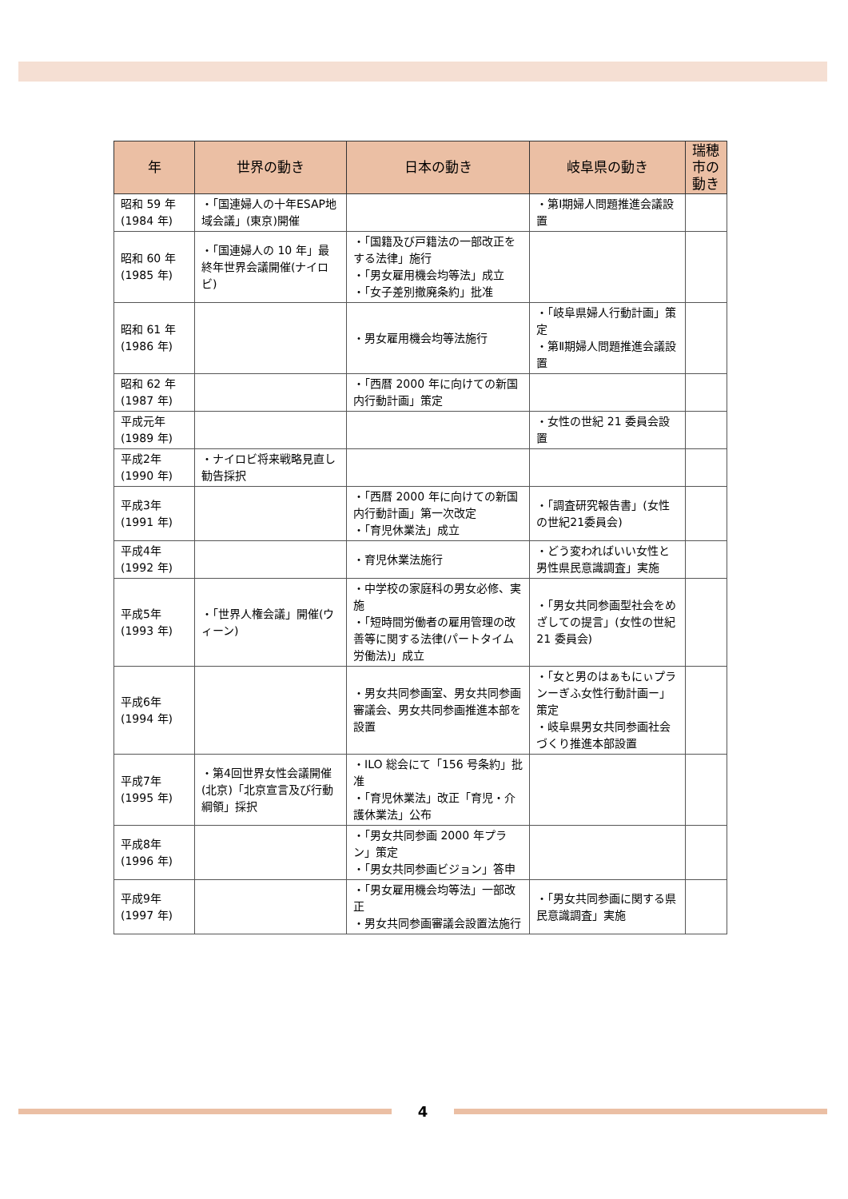| 年 | 世界の動き | 日本の動き | 岐阜県の動き | 瑞穂市の動き |
| --- | --- | --- | --- | --- |
| 昭和 59 年 (1984 年) | ・「国連婦人の十年ESAP地域会議」(東京)開催 | | ・第Ⅰ期婦人問題推進会議設置 | |
| 昭和 60 年 (1985 年) | ・「国連婦人の 10 年」最終年世界会議開催(ナイロビ) | ・「国籍及び戸籍法の一部改正をする法律」施行 ・「男女雇用機会均等法」成立 ・「女子差別撤廃条約」批准 | | |
| 昭和 61 年 (1986 年) | | ・男女雇用機会均等法施行 | ・「岐阜県婦人行動計画」策定 ・第Ⅱ期婦人問題推進会議設置 | |
| 昭和 62 年 (1987 年) | | ・「西暦 2000 年に向けての新国内行動計画」策定 | | |
| 平成元年 (1989 年) | | | ・女性の世紀 21 委員会設置 | |
| 平成2年 (1990 年) | ・ナイロビ将来戦略見直し勧告採択 | | | |
| 平成3年 (1991 年) | | ・「西暦 2000 年に向けての新国内行動計画」第一次改定 ・「育児休業法」成立 | ・「調査研究報告書」(女性の世紀21委員会) | |
| 平成4年 (1992 年) | | ・育児休業法施行 | ・どう変わればいい女性と男性県民意識調査」実施 | |
| 平成5年 (1993 年) | ・「世界人権会議」開催(ウィーン) | ・中学校の家庭科の男女必修、実施 ・「短時間労働者の雇用管理の改善等に関する法律(パートタイム労働法)」成立 | ・「男女共同参画型社会をめざしての提言」(女性の世紀 21 委員会) | |
| 平成6年 (1994 年) | | ・男女共同参画室、男女共同参画審議会、男女共同参画推進本部を設置 | ・「女と男のはぁもにぃプランーぎふ女性行動計画ー」策定 ・岐阜県男女共同参画社会づくり推進本部設置 | |
| 平成7年 (1995 年) | ・第4回世界女性会議開催(北京)「北京宣言及び行動綱領」採択 | ・ILO 総会にて「156 号条約」批准 ・「育児休業法」改正「育児・介護休業法」公布 | | |
| 平成8年 (1996 年) | | ・「男女共同参画 2000 年プラン」策定 ・「男女共同参画ビジョン」答申 | | |
| 平成9年 (1997 年) | | ・「男女雇用機会均等法」一部改正 ・男女共同参画審議会設置法施行 | ・「男女共同参画に関する県民意識調査」実施 | |
4